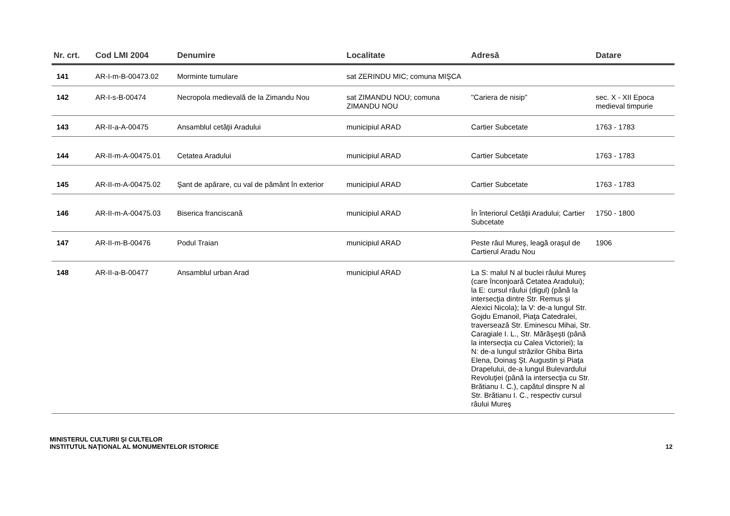| Nr. crt. | Cod LMI 2004 | Denumire | Localitate | Adresă | Datare |
| --- | --- | --- | --- | --- | --- |
| 141 | AR-I-m-B-00473.02 | Morminte tumulare | sat ZERINDU MIC; comuna MIŞCA | | |
| 142 | AR-I-s-B-00474 | Necropola medievală de la Zimandu Nou | sat ZIMANDU NOU; comuna ZIMANDU NOU | "Cariera de nisip” | sec. X - XII Epoca medieval timpurie |
| 143 | AR-II-a-A-00475 | Ansamblul cetăţii Aradului | municipiul ARAD | Cartier Subcetate | 1763 - 1783 |
| 144 | AR-II-m-A-00475.01 | Cetatea Aradului | municipiul ARAD | Cartier Subcetate | 1763 - 1783 |
| 145 | AR-II-m-A-00475.02 | Şant de apărare, cu val de pământ în exterior | municipiul ARAD | Cartier Subcetate | 1763 - 1783 |
| 146 | AR-II-m-A-00475.03 | Biserica franciscană | municipiul ARAD | În înteriorul Cetăţii Aradului; Cartier Subcetate | 1750 - 1800 |
| 147 | AR-II-m-B-00476 | Podul Traian | municipiul ARAD | Peste râul Mureş, leagă oraşul de Cartierul Aradu Nou | 1906 |
| 148 | AR-II-a-B-00477 | Ansamblul urban Arad | municipiul ARAD | La S: malul N al buclei râului Mureş (care înconjoară Cetatea Aradului); la E: cursul râului (digul) (până la intersecţia dintre Str. Remus şi Alexici Nicola); la V: de-a lungul Str. Gojdu Emanoil, Piaţa Catedralei, traversează Str. Eminescu Mihai, Str. Caragiale I. L., Str. Mărăşeşti (până la intersecţia cu Calea Victoriei); la N: de-a lungul străzilor Ghiba Birta Elena, Doinaş Şt. Augustin şi Piaţa Drapelului, de-a lungul Bulevardului Revoluţiei (până la intersecţia cu Str. Brătianu I. C.), capătul dinspre N al Str. Brătianu I. C., respectiv cursul râului Mureş | |
MINISTERUL CULTURII ŞI CULTELOR
INSTITUTUL NAŢIONAL AL MONUMENTELOR ISTORICE
12